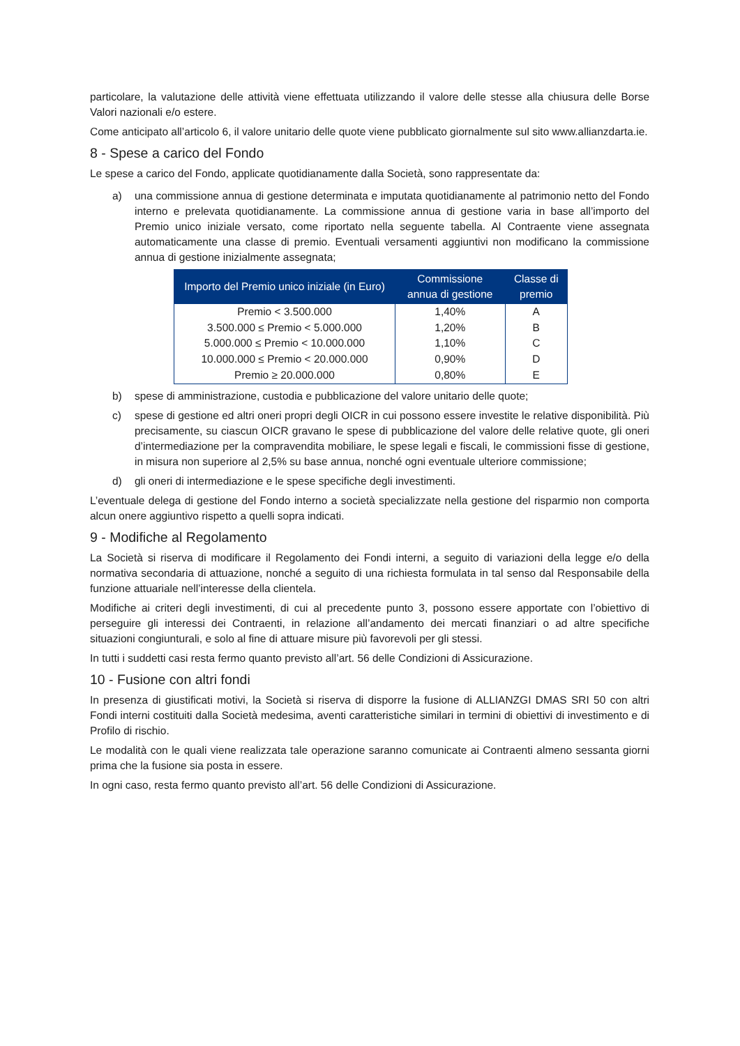particolare, la valutazione delle attività viene effettuata utilizzando il valore delle stesse alla chiusura delle Borse Valori nazionali e/o estere.
Come anticipato all’articolo 6, il valore unitario delle quote viene pubblicato giornalmente sul sito www.allianzdarta.ie.
8 - Spese a carico del Fondo
Le spese a carico del Fondo, applicate quotidianamente dalla Società, sono rappresentate da:
a) una commissione annua di gestione determinata e imputata quotidianamente al patrimonio netto del Fondo interno e prelevata quotidianamente. La commissione annua di gestione varia in base all’importo del Premio unico iniziale versato, come riportato nella seguente tabella. Al Contraente viene assegnata automaticamente una classe di premio. Eventuali versamenti aggiuntivi non modificano la commissione annua di gestione inizialmente assegnata;
| Importo del Premio unico iniziale (in Euro) | Commissione annua di gestione | Classe di premio |
| --- | --- | --- |
| Premio < 3.500.000 | 1,40% | A |
| 3.500.000 ≤ Premio < 5.000.000 | 1,20% | B |
| 5.000.000 ≤ Premio < 10.000.000 | 1,10% | C |
| 10.000.000 ≤ Premio < 20.000.000 | 0,90% | D |
| Premio ≥ 20.000.000 | 0,80% | E |
b) spese di amministrazione, custodia e pubblicazione del valore unitario delle quote;
c) spese di gestione ed altri oneri propri degli OICR in cui possono essere investite le relative disponibilità. Più precisamente, su ciascun OICR gravano le spese di pubblicazione del valore delle relative quote, gli oneri d’intermediazione per la compravendita mobiliare, le spese legali e fiscali, le commissioni fisse di gestione, in misura non superiore al 2,5% su base annua, nonché ogni eventuale ulteriore commissione;
d) gli oneri di intermediazione e le spese specifiche degli investimenti.
L’eventuale delega di gestione del Fondo interno a società specializzate nella gestione del risparmio non comporta alcun onere aggiuntivo rispetto a quelli sopra indicati.
9 - Modifiche al Regolamento
La Società si riserva di modificare il Regolamento dei Fondi interni, a seguito di variazioni della legge e/o della normativa secondaria di attuazione, nonché a seguito di una richiesta formulata in tal senso dal Responsabile della funzione attuariale nell’interesse della clientela.
Modifiche ai criteri degli investimenti, di cui al precedente punto 3, possono essere apportate con l’obiettivo di perseguire gli interessi dei Contraenti, in relazione all’andamento dei mercati finanziari o ad altre specifiche situazioni congiunturali, e solo al fine di attuare misure più favorevoli per gli stessi.
In tutti i suddetti casi resta fermo quanto previsto all’art. 56 delle Condizioni di Assicurazione.
10 - Fusione con altri fondi
In presenza di giustificati motivi, la Società si riserva di disporre la fusione di ALLIANZGI DMAS SRI 50 con altri Fondi interni costituiti dalla Società medesima, aventi caratteristiche similari in termini di obiettivi di investimento e di Profilo di rischio.
Le modalità con le quali viene realizzata tale operazione saranno comunicate ai Contraenti almeno sessanta giorni prima che la fusione sia posta in essere.
In ogni caso, resta fermo quanto previsto all’art. 56 delle Condizioni di Assicurazione.